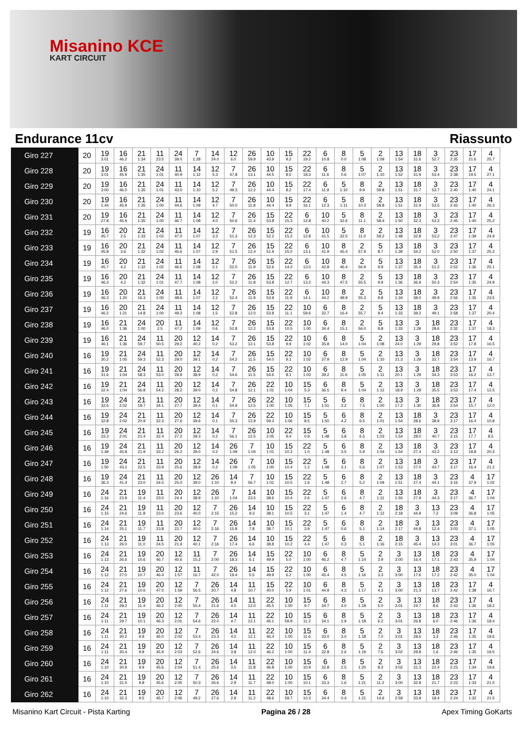Misanino KCE
KART CIRCUIT
Endurance 11cv Riassunto
| Giro 227 | 20 | 19 3:01 | 16 46.2 | 21 1:34 | 11 23.5 | 24 39.0 | 7 1:28 | 14 24.0 | 12 6.0 | 26 59.9 | 10 43.9 | 15 9.2 | 22 19.2 | 6 10.8 | 8 0.0 | 5 1:08 | 2 1:09 | 13 1:54 | 18 31.6 | 3 52.7 | 23 2:35 | 17 21.6 | 4 25.7 |
| Giro 228 | 20 | 19 3:01 | 16 45.9 | 21 1:35 | 24 1:01 | 11 40.9 | 14 1:12 | 12 5.3 | 7 47.8 | 26 13.1 | 10 44.5 | 15 8.5 | 22 18.3 | 6 11.6 | 8 0.6 | 5 1:07 | 2 1:10 | 13 1:52 | 18 31.9 | 3 53.4 | 23 2:38 | 17 19.5 | 4 27.1 |
| Giro 229 | 20 | 19 3:00 | 16 46.0 | 21 1:35 | 24 1:01 | 11 43.0 | 14 1:10 | 12 5.2 | 7 49.3 | 26 12.2 | 10 44.4 | 15 8.2 | 22 17.4 | 6 11.9 | 5 1:10 | 8 9.9 | 2 59.8 | 13 1:51 | 18 31.7 | 3 53.7 | 23 2:40 | 17 1:40 | 4 24.1 |
| Giro 230 | 20 | 19 1:44 | 16 45.9 | 21 1:35 | 24 1:00 | 11 44.6 | 14 1:09 | 12 4.7 | 7 50.0 | 26 11.8 | 10 44.4 | 15 8.9 | 22 16.1 | 6 12.3 | 5 1:11 | 8 10.3 | 2 58.8 | 13 1:51 | 18 31.9 | 3 53.5 | 23 2:42 | 17 1:40 | 4 26.3 |
| Giro 231 | 20 | 19 27.8 | 16 45.9 | 21 1:35 | 24 1:00 | 11 46.7 | 14 1:08 | 12 4.0 | 7 50.6 | 26 11.4 | 15 53.8 | 22 15.3 | 6 12.8 | 10 40.2 | 5 32.6 | 8 11.1 | 2 58.4 | 13 1:50 | 18 32.3 | 3 53.3 | 23 2:45 | 17 1:40 | 4 25.2 |
| Giro 232 | 19 | 16 45.7 | 20 2.5 | 21 1:33 | 24 1:02 | 11 47.0 | 14 1:07 | 12 3.3 | 7 51.3 | 26 12.3 | 15 52.2 | 22 15.2 | 6 12.8 | 10 41.5 | 5 32.5 | 8 11.0 | 2 59.2 | 13 1:48 | 18 32.8 | 3 53.2 | 23 2:47 | 17 1:39 | 4 24.9 |
| Giro 233 | 19 | 16 45.8 | 20 3.6 | 21 1:32 | 24 1:02 | 11 46.6 | 14 1:07 | 12 2.9 | 7 51.5 | 26 12.4 | 15 51.9 | 22 15.0 | 6 13.1 | 10 41.9 | 8 45.4 | 2 57.9 | 5 8.7 | 13 1:39 | 18 34.2 | 3 52.0 | 23 2:50 | 17 1:37 | 4 25.2 |
| Giro 234 | 19 | 16 45.7 | 20 4.2 | 21 1:32 | 24 1:02 | 11 46.6 | 14 1:08 | 12 2.1 | 7 52.0 | 26 11.9 | 15 52.6 | 22 14.2 | 6 13.0 | 10 42.8 | 8 46.4 | 2 56.9 | 5 9.9 | 13 1:37 | 18 35.4 | 3 51.2 | 23 2:52 | 17 1:36 | 4 25.1 |
| Giro 235 | 19 | 16 46.3 | 20 4.2 | 21 1:32 | 24 1:01 | 11 47.7 | 14 1:08 | 12 2.0 | 7 52.2 | 26 11.8 | 15 53.8 | 22 12.7 | 6 13.2 | 10 44.3 | 8 47.5 | 2 55.5 | 5 9.9 | 13 1:36 | 18 36.9 | 3 50.3 | 23 2:54 | 17 1:35 | 4 24.9 |
| Giro 236 | 19 | 16 46.3 | 20 1:20 | 21 16.3 | 24 1:00 | 11 48.6 | 14 1:07 | 12 2.2 | 7 52.4 | 26 11.9 | 15 53.9 | 22 11.9 | 6 14.1 | 10 44.2 | 8 48.9 | 2 55.3 | 5 9.8 | 13 1:34 | 18 38.0 | 3 49.9 | 23 2:56 | 17 1:35 | 4 23.5 |
| Giro 237 | 19 | 16 46.2 | 20 1:21 | 21 14.8 | 24 1:00 | 11 49.2 | 14 1:08 | 12 1.5 | 7 52.8 | 26 12.0 | 15 53.8 | 22 11.1 | 10 59.6 | 6 32.7 | 8 16.4 | 2 55.7 | 5 9.4 | 13 1:33 | 18 39.2 | 3 49.1 | 23 2:58 | 17 1:37 | 4 20.4 |
| Giro 238 | 19 | 16 46.0 | 21 1:36 | 24 1:00 | 20 2.5 | 11 47.2 | 14 1:09 | 12 0.6 | 7 52.8 | 26 12.2 | 15 53.8 | 22 10.5 | 10 1:00 | 6 34.4 | 8 15.1 | 2 56.0 | 5 8.8 | 13 1:33 | 3 1:29 | 18 28.6 | 23 2:32 | 17 1:37 | 4 18.3 |
| Giro 239 | 19 | 16 46.1 | 21 1:36 | 24 59.7 | 11 50.5 | 20 29.2 | 12 40.2 | 14 0.2 | 7 53.2 | 26 12.1 | 15 53.8 | 22 9.9 | 10 1:02 | 6 35.8 | 8 14.0 | 5 1:04 | 2 1:08 | 13 24.0 | 3 1:29 | 18 29.8 | 23 3:52 | 17 17.8 | 4 16.5 |
| Giro 240 | 16 | 19 30.2 | 21 1:05 | 24 59.3 | 11 52.3 | 20 29.0 | 12 39.1 | 14 0.2 | 7 54.2 | 26 11.5 | 15 54.0 | 22 9.1 | 10 1:02 | 6 37.9 | 8 12.9 | 5 1:04 | 2 1:10 | 13 21.3 | 3 1:29 | 18 32.7 | 23 3:54 | 17 13.9 | 4 16.7 |
| Giro 241 | 16 | 19 31.6 | 21 1:04 | 24 58.3 | 11 53.0 | 20 28.9 | 12 38.9 | 14 0.2 | 7 54.6 | 26 11.5 | 15 54.6 | 22 8.1 | 10 1:03 | 6 39.2 | 8 11.6 | 5 1:05 | 2 1:11 | 13 20.1 | 3 1:29 | 18 34.3 | 23 3:53 | 17 16.2 | 4 13.7 |
| Giro 242 | 16 | 19 32.4 | 21 1:04 | 24 56.8 | 11 54.2 | 20 28.2 | 12 39.0 | 14 0.2 | 7 54.8 | 26 12.1 | 22 1:01 | 10 1:04 | 15 5.3 | 6 36.5 | 8 9.4 | 5 1:04 | 2 1:12 | 13 18.9 | 3 1:29 | 18 35.5 | 23 3:53 | 17 17.4 | 4 12.5 |
| Giro 243 | 16 | 19 32.6 | 24 2:02 | 21 18.7 | 11 34.1 | 20 27.7 | 12 39.4 | 14 0.1 | 7 54.9 | 26 12.5 | 22 1:00 | 10 1:05 | 15 7.1 | 5 1:51 | 6 3.2 | 8 7.5 | 2 1:00 | 13 17.2 | 3 1:30 | 18 36.8 | 23 3:54 | 17 15.7 | 4 12.0 |
| Giro 244 | 16 | 19 32.8 | 24 2:02 | 21 20.9 | 11 32.3 | 20 27.6 | 12 39.6 | 14 0.1 | 7 55.3 | 26 12.9 | 22 59.3 | 10 1:06 | 15 8.5 | 5 1:50 | 6 4.2 | 8 6.5 | 2 1:01 | 13 1:54 | 18 28.6 | 3 38.9 | 23 3:17 | 17 16.4 | 4 10.8 |
| Giro 245 | 16 | 19 33.3 | 24 2:01 | 21 21.4 | 11 32.4 | 20 27.2 | 12 39.3 | 14 0.2 | 7 56.1 | 26 12.5 | 10 2:05 | 22 9.4 | 15 0.9 | 5 1:48 | 6 3.8 | 8 6.5 | 2 1:03 | 13 1:54 | 18 28.0 | 3 40.7 | 23 3:15 | 17 17.7 | 4 8.5 |
| Giro 246 | 16 | 19 1:49 | 24 45.8 | 21 21.9 | 11 33.2 | 20 26.2 | 12 39.0 | 14 0.2 | 26 1:09 | 7 1:04 | 10 1:01 | 15 10.2 | 22 1.0 | 5 1:48 | 6 3.5 | 8 5.9 | 2 1:04 | 13 1:54 | 18 27.4 | 3 43.2 | 23 3:13 | 17 18.8 | 4 20.3 |
| Giro 247 | 16 | 19 1:50 | 24 43.2 | 21 22.5 | 11 33.9 | 20 25.6 | 12 38.9 | 14 0.2 | 26 1:09 | 7 1:05 | 10 1:00 | 15 10.4 | 22 1.2 | 5 1:48 | 6 3.1 | 8 5.6 | 2 1:07 | 13 1:53 | 18 27.0 | 3 43.7 | 23 3:17 | 17 16.4 | 4 21.2 |
| Giro 248 | 16 | 19 36.3 | 24 41.4 | 21 23.0 | 11 34.5 | 20 25.0 | 12 39.0 | 26 1:10 | 14 8.4 | 7 56.7 | 10 1:01 | 15 10.5 | 22 1.6 | 5 1:48 | 6 2.7 | 8 5.2 | 2 1:09 | 13 1:51 | 18 27.4 | 3 44.1 | 23 3:16 | 4 37.9 | 17 1:02 |
| Giro 249 | 16 | 24 1:16 | 21 23.9 | 19 11.4 | 11 23.0 | 20 24.4 | 12 38.9 | 26 1:10 | 7 1:04 | 14 23.5 | 10 38.6 | 15 10.4 | 22 2.6 | 5 1:47 | 6 2.6 | 8 4.7 | 2 1:11 | 13 1:50 | 18 27.9 | 3 44.3 | 23 3:17 | 4 36.7 | 17 1:04 |
| Giro 250 | 16 | 24 1:15 | 21 24.6 | 19 11.8 | 11 23.0 | 20 23.6 | 12 40.0 | 7 2:15 | 26 15.2 | 14 9.3 | 10 38.1 | 15 10.5 | 22 3.1 | 5 1:47 | 6 1.4 | 8 4.7 | 2 1:12 | 18 2:18 | 3 44.9 | 13 7.2 | 23 3:09 | 4 36.8 | 17 1:05 |
| Giro 251 | 16 | 24 1:14 | 21 25.1 | 19 11.7 | 11 23.8 | 20 22.7 | 12 40.0 | 7 2:16 | 26 15.8 | 14 7.8 | 10 38.7 | 15 10.1 | 22 3.9 | 5 1:47 | 6 0.6 | 8 5.1 | 2 1:14 | 18 2:17 | 3 44.8 | 13 12.4 | 23 3:03 | 4 37.1 | 17 1:05 |
| Giro 252 | 16 | 24 1:13 | 21 26.0 | 19 11.0 | 11 24.5 | 20 21.9 | 12 40.1 | 7 2:16 | 26 17.4 | 14 6.6 | 10 38.8 | 15 10.2 | 22 4.4 | 5 1:47 | 6 0.3 | 8 5.1 | 2 1:16 | 18 2:15 | 3 45.4 | 13 14.3 | 23 3:01 | 4 36.7 | 17 1:05 |
| Giro 253 | 16 | 24 1:13 | 21 26.6 | 19 10.6 | 20 46.7 | 12 40.6 | 11 15.2 | 7 2:00 | 26 18.3 | 14 6.1 | 15 49.9 | 22 5.0 | 10 1:00 | 6 46.2 | 8 4.7 | 5 1:14 | 2 3.9 | 3 3:00 | 13 16.4 | 18 17.1 | 23 2:43 | 4 35.9 | 17 1:04 |
| Giro 254 | 16 | 24 1:12 | 21 27.0 | 19 10.7 | 20 46.4 | 12 1:57 | 11 16.7 | 7 42.0 | 26 19.4 | 14 5.5 | 15 49.9 | 22 6.2 | 10 1:00 | 6 45.4 | 8 4.5 | 5 1:16 | 2 3.3 | 3 3:00 | 13 17.6 | 18 17.2 | 23 2:42 | 4 35.0 | 17 1:04 |
| Giro 255 | 16 | 24 1:12 | 21 27.6 | 19 10.6 | 20 47.0 | 12 1:59 | 7 56.5 | 26 20.7 | 14 4.8 | 11 10.7 | 15 40.0 | 22 5.9 | 10 1:01 | 6 44.9 | 8 4.3 | 5 1:17 | 2 4.3 | 3 3:00 | 13 21.3 | 18 13.7 | 23 2:42 | 17 1:38 | 4 16.7 |
| Giro 256 | 16 | 24 1:11 | 21 28.2 | 19 11.4 | 20 46.2 | 12 2:00 | 7 55.4 | 26 21.6 | 14 4.5 | 11 12.0 | 22 45.5 | 10 1:00 | 15 9.7 | 6 34.7 | 8 4.0 | 5 1:18 | 2 5.0 | 3 3:01 | 13 24.7 | 18 8.6 | 23 2:43 | 17 1:36 | 4 18.2 |
| Giro 257 | 16 | 24 1:11 | 21 29.7 | 19 10.1 | 20 46.3 | 12 2:01 | 7 54.6 | 26 22.0 | 14 4.7 | 11 12.1 | 22 46.1 | 10 59.9 | 15 11.2 | 6 34.1 | 8 2.9 | 5 1:18 | 2 6.2 | 3 3:01 | 13 26.8 | 18 6.0 | 23 2:46 | 17 1:36 | 4 18.4 |
| Giro 258 | 16 | 24 1:11 | 21 30.2 | 19 9.9 | 20 46.0 | 12 2:02 | 7 53.4 | 26 23.3 | 14 4.0 | 11 12.1 | 22 46.4 | 10 1:00 | 15 11.6 | 6 33.0 | 8 3.0 | 5 1:18 | 2 7.0 | 3 3:01 | 13 28.6 | 18 3.3 | 23 2:46 | 17 1:35 | 4 19.6 |
| Giro 259 | 16 | 24 1:11 | 21 30.4 | 19 9.9 | 20 45.9 | 12 2:03 | 7 52.6 | 26 24.6 | 14 3.8 | 11 12.0 | 22 46.2 | 10 1:00 | 15 11.4 | 6 32.8 | 8 2.6 | 5 1:19 | 2 7.6 | 3 3:02 | 13 29.8 | 18 1.6 | 23 2:46 | 17 1:35 | 4 19.5 |
| Giro 260 | 16 | 24 1:10 | 21 30.9 | 19 9.9 | 20 45.6 | 12 2:04 | 7 51.4 | 26 25.6 | 14 3.5 | 11 11.8 | 22 46.8 | 10 1:00 | 15 10.9 | 6 32.8 | 8 2.5 | 5 1:20 | 2 8.3 | 3 3:02 | 13 31.3 | 18 22.4 | 23 2:23 | 17 1:34 | 4 19.6 |
| Giro 261 | 16 | 24 1:10 | 21 31.5 | 19 9.8 | 20 45.6 | 12 2:05 | 7 50.3 | 26 26.6 | 14 2.9 | 11 11.7 | 22 48.0 | 10 1:00 | 15 10.1 | 6 33.3 | 8 1.6 | 5 1:21 | 2 11.2 | 3 3:00 | 13 32.8 | 18 21.7 | 23 2:23 | 17 1:33 | 4 21.0 |
| Giro 262 | 16 | 24 1:10 | 21 32.3 | 19 9.5 | 20 45.7 | 12 2:06 | 7 49.2 | 26 27.6 | 14 2.9 | 11 11.2 | 22 48.6 | 10 59.7 | 15 10.3 | 6 34.4 | 8 0.4 | 5 1:21 | 2 14.6 | 3 2:59 | 13 33.9 | 18 18.4 | 23 2:24 | 17 1:32 | 4 21.5 |
Misanino Kart Circuit - Pista Karting
Pagina 26 / 28 Apex Timing GoKarts